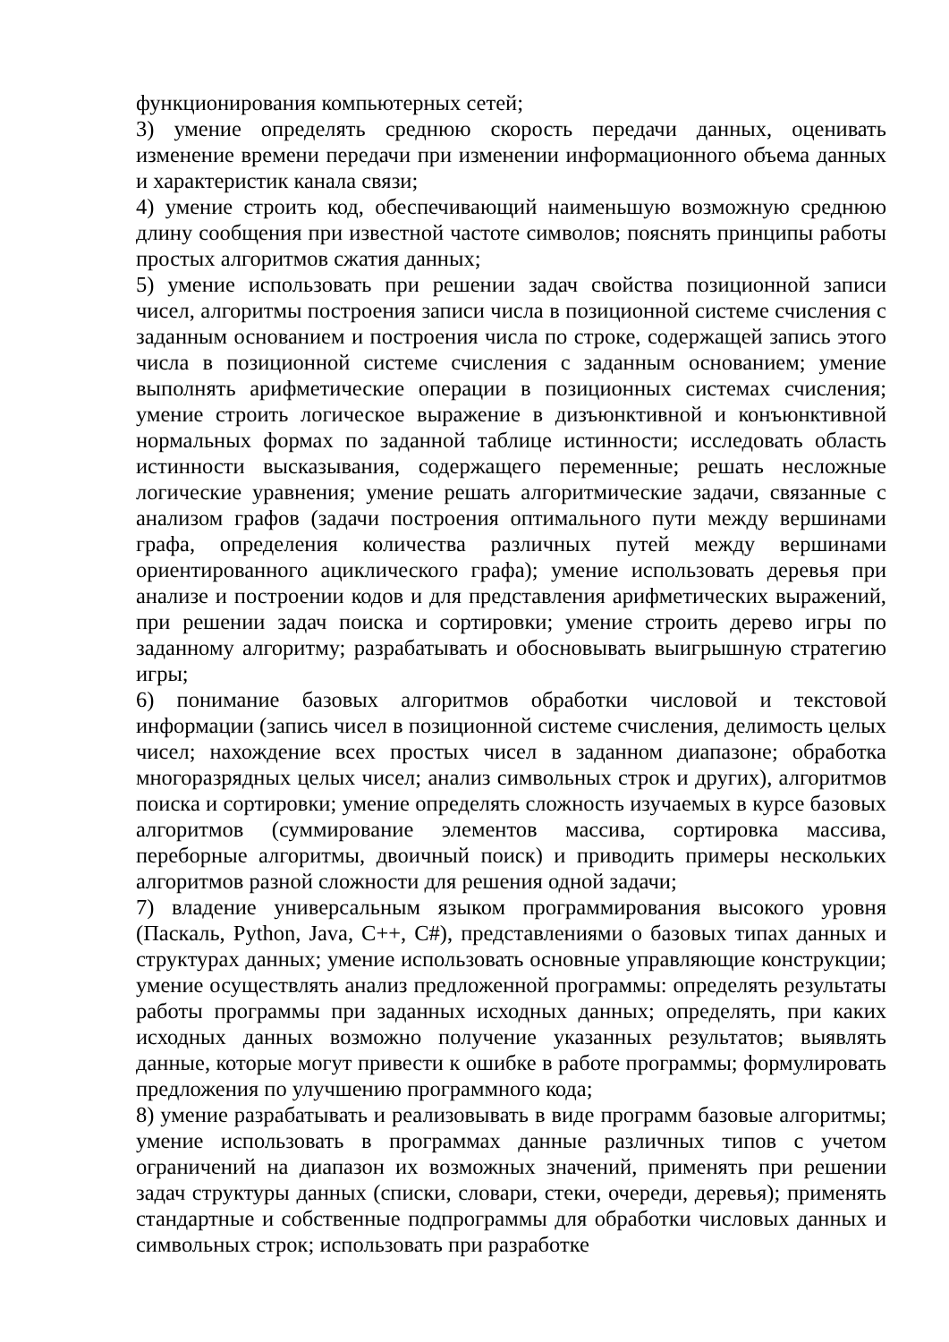функционирования компьютерных сетей;
3) умение определять среднюю скорость передачи данных, оценивать изменение времени передачи при изменении информационного объема данных и характеристик канала связи;
4) умение строить код, обеспечивающий наименьшую возможную среднюю длину сообщения при известной частоте символов; пояснять принципы работы простых алгоритмов сжатия данных;
5) умение использовать при решении задач свойства позиционной записи чисел, алгоритмы построения записи числа в позиционной системе счисления с заданным основанием и построения числа по строке, содержащей запись этого числа в позиционной системе счисления с заданным основанием; умение выполнять арифметические операции в позиционных системах счисления; умение строить логическое выражение в дизъюнктивной и конъюнктивной нормальных формах по заданной таблице истинности; исследовать область истинности высказывания, содержащего переменные; решать несложные логические уравнения; умение решать алгоритмические задачи, связанные с анализом графов (задачи построения оптимального пути между вершинами графа, определения количества различных путей между вершинами ориентированного ациклического графа); умение использовать деревья при анализе и построении кодов и для представления арифметических выражений, при решении задач поиска и сортировки; умение строить дерево игры по заданному алгоритму; разрабатывать и обосновывать выигрышную стратегию игры;
6) понимание базовых алгоритмов обработки числовой и текстовой информации (запись чисел в позиционной системе счисления, делимость целых чисел; нахождение всех простых чисел в заданном диапазоне; обработка многоразрядных целых чисел; анализ символьных строк и других), алгоритмов поиска и сортировки; умение определять сложность изучаемых в курсе базовых алгоритмов (суммирование элементов массива, сортировка массива, переборные алгоритмы, двоичный поиск) и приводить примеры нескольких алгоритмов разной сложности для решения одной задачи;
7) владение универсальным языком программирования высокого уровня (Паскаль, Python, Java, C++, C#), представлениями о базовых типах данных и структурах данных; умение использовать основные управляющие конструкции; умение осуществлять анализ предложенной программы: определять результаты работы программы при заданных исходных данных; определять, при каких исходных данных возможно получение указанных результатов; выявлять данные, которые могут привести к ошибке в работе программы; формулировать предложения по улучшению программного кода;
8) умение разрабатывать и реализовывать в виде программ базовые алгоритмы; умение использовать в программах данные различных типов с учетом ограничений на диапазон их возможных значений, применять при решении задач структуры данных (списки, словари, стеки, очереди, деревья); применять стандартные и собственные подпрограммы для обработки числовых данных и символьных строк; использовать при разработке